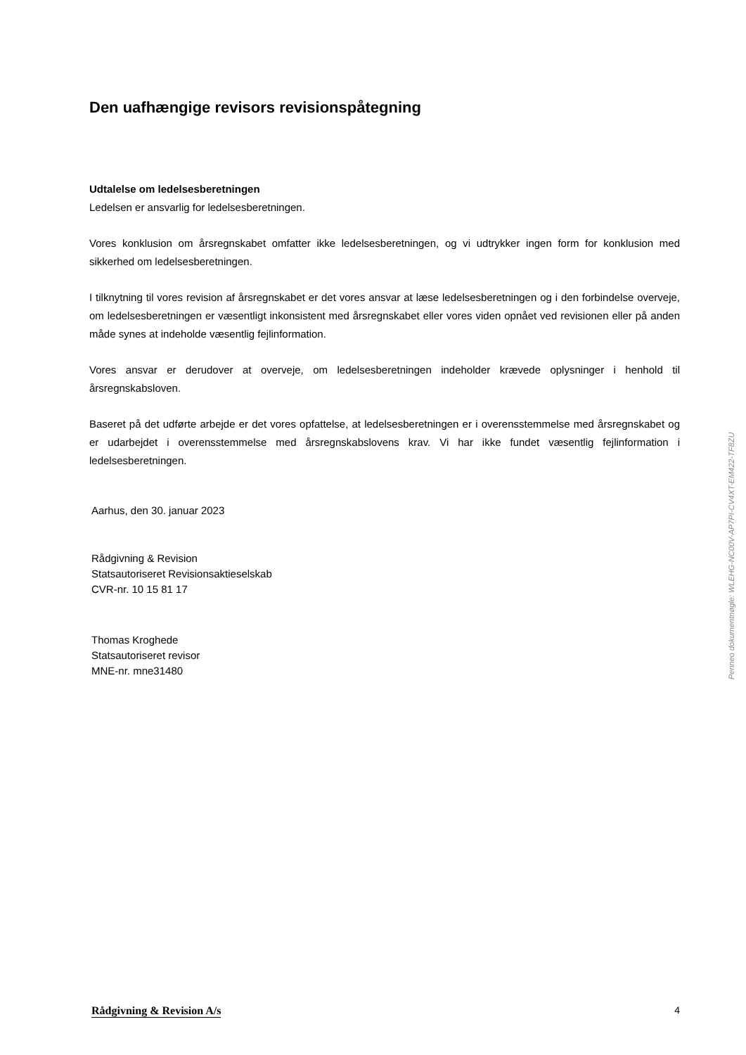Den uafhængige revisors revisionspåtegning
Udtalelse om ledelsesberetningen
Ledelsen er ansvarlig for ledelsesberetningen.
Vores konklusion om årsregnskabet omfatter ikke ledelsesberetningen, og vi udtrykker ingen form for konklusion med sikkerhed om ledelsesberetningen.
I tilknytning til vores revision af årsregnskabet er det vores ansvar at læse ledelsesberetningen og i den forbindelse overveje, om ledelsesberetningen er væsentligt inkonsistent med årsregnskabet eller vores viden opnået ved revisionen eller på anden måde synes at indeholde væsentlig fejlinformation.
Vores ansvar er derudover at overveje, om ledelsesberetningen indeholder krævede oplysninger i henhold til årsregnskabsloven.
Baseret på det udførte arbejde er det vores opfattelse, at ledelsesberetningen er i overensstemmelse med årsregnskabet og er udarbejdet i overensstemmelse med årsregnskabslovens krav. Vi har ikke fundet væsentlig fejlinformation i ledelsesberetningen.
Aarhus, den 30. januar 2023
Rådgivning & Revision
Statsautoriseret Revisionsaktieselskab
CVR-nr. 10 15 81 17
Thomas Kroghede
Statsautoriseret revisor
MNE-nr. mne31480
Penneo dokumentnøgle: WLEHG-NC00V-AP7PI-CV4XT-EM422-TF8ZU
Rådgivning & Revision A/s 4